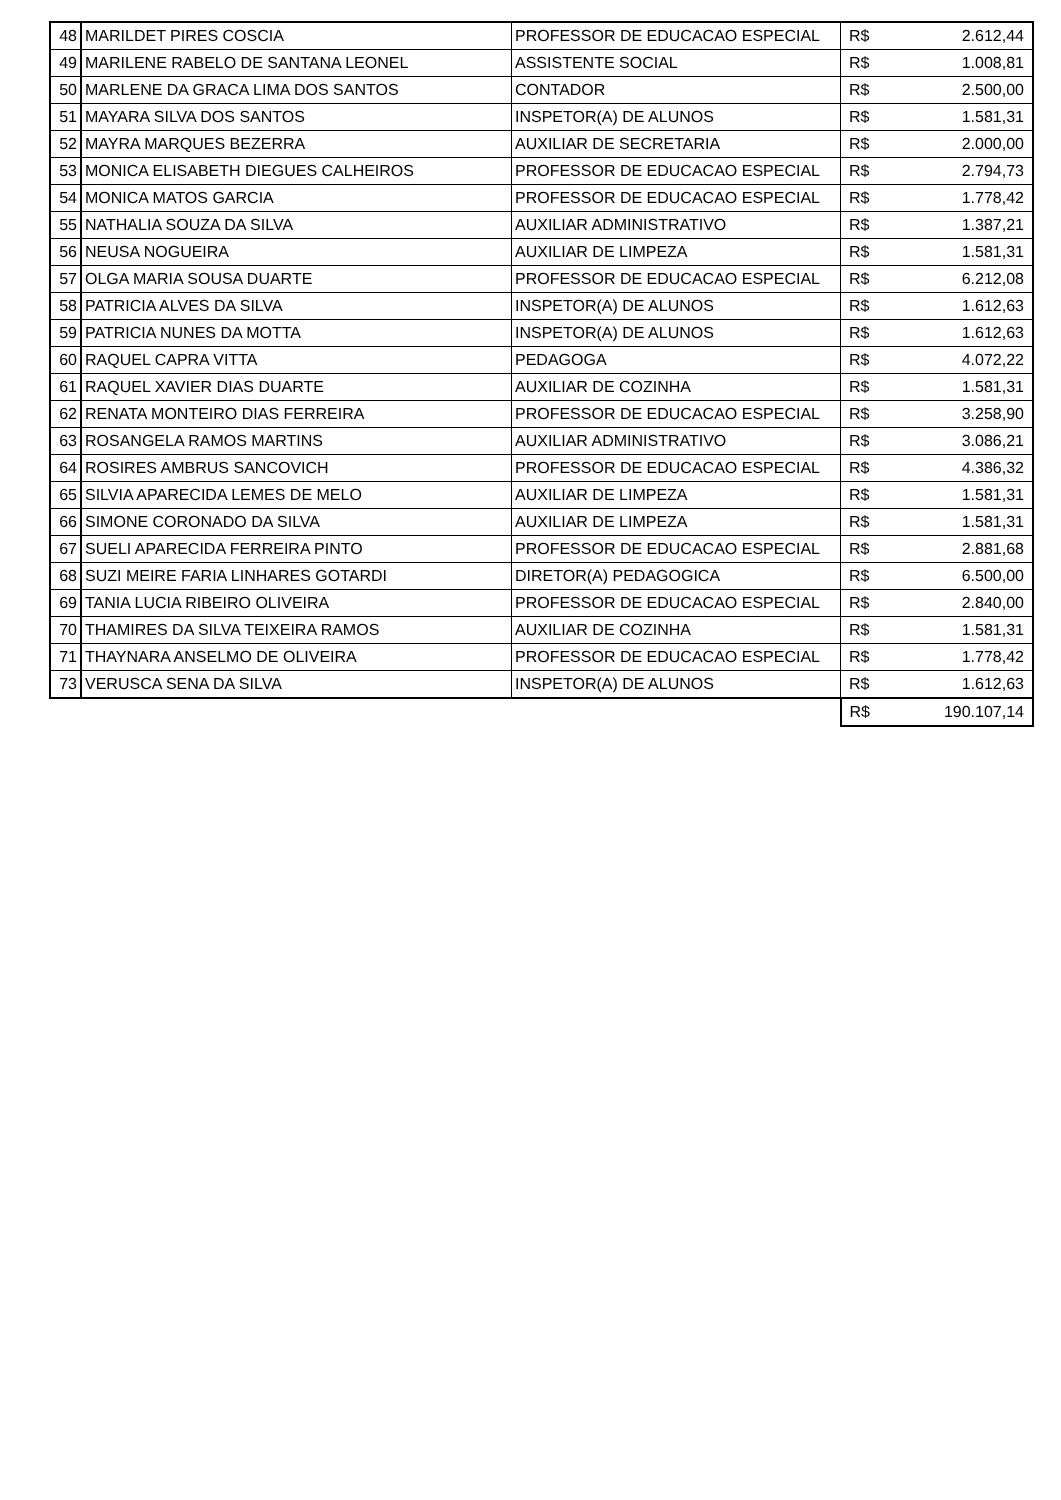| 48 | MARILDET PIRES COSCIA | PROFESSOR DE EDUCACAO ESPECIAL | R$ | 2.612,44 |
| 49 | MARILENE RABELO DE SANTANA LEONEL | ASSISTENTE SOCIAL | R$ | 1.008,81 |
| 50 | MARLENE DA GRACA LIMA DOS SANTOS | CONTADOR | R$ | 2.500,00 |
| 51 | MAYARA SILVA DOS SANTOS | INSPETOR(A) DE ALUNOS | R$ | 1.581,31 |
| 52 | MAYRA MARQUES BEZERRA | AUXILIAR DE SECRETARIA | R$ | 2.000,00 |
| 53 | MONICA ELISABETH DIEGUES CALHEIROS | PROFESSOR DE EDUCACAO ESPECIAL | R$ | 2.794,73 |
| 54 | MONICA MATOS GARCIA | PROFESSOR DE EDUCACAO ESPECIAL | R$ | 1.778,42 |
| 55 | NATHALIA SOUZA DA SILVA | AUXILIAR ADMINISTRATIVO | R$ | 1.387,21 |
| 56 | NEUSA NOGUEIRA | AUXILIAR DE LIMPEZA | R$ | 1.581,31 |
| 57 | OLGA MARIA SOUSA DUARTE | PROFESSOR DE EDUCACAO ESPECIAL | R$ | 6.212,08 |
| 58 | PATRICIA ALVES DA SILVA | INSPETOR(A) DE ALUNOS | R$ | 1.612,63 |
| 59 | PATRICIA NUNES DA MOTTA | INSPETOR(A) DE ALUNOS | R$ | 1.612,63 |
| 60 | RAQUEL CAPRA VITTA | PEDAGOGA | R$ | 4.072,22 |
| 61 | RAQUEL XAVIER DIAS DUARTE | AUXILIAR DE COZINHA | R$ | 1.581,31 |
| 62 | RENATA MONTEIRO DIAS FERREIRA | PROFESSOR DE EDUCACAO ESPECIAL | R$ | 3.258,90 |
| 63 | ROSANGELA RAMOS MARTINS | AUXILIAR ADMINISTRATIVO | R$ | 3.086,21 |
| 64 | ROSIRES AMBRUS SANCOVICH | PROFESSOR DE EDUCACAO ESPECIAL | R$ | 4.386,32 |
| 65 | SILVIA APARECIDA LEMES DE MELO | AUXILIAR DE LIMPEZA | R$ | 1.581,31 |
| 66 | SIMONE CORONADO DA SILVA | AUXILIAR DE LIMPEZA | R$ | 1.581,31 |
| 67 | SUELI APARECIDA FERREIRA PINTO | PROFESSOR DE EDUCACAO ESPECIAL | R$ | 2.881,68 |
| 68 | SUZI MEIRE FARIA LINHARES GOTARDI | DIRETOR(A) PEDAGOGICA | R$ | 6.500,00 |
| 69 | TANIA LUCIA RIBEIRO OLIVEIRA | PROFESSOR DE EDUCACAO ESPECIAL | R$ | 2.840,00 |
| 70 | THAMIRES DA SILVA TEIXEIRA RAMOS | AUXILIAR DE COZINHA | R$ | 1.581,31 |
| 71 | THAYNARA ANSELMO DE OLIVEIRA | PROFESSOR DE EDUCACAO ESPECIAL | R$ | 1.778,42 |
| 73 | VERUSCA SENA DA SILVA | INSPETOR(A) DE ALUNOS | R$ | 1.612,63 |
| | | | R$ | 190.107,14 |